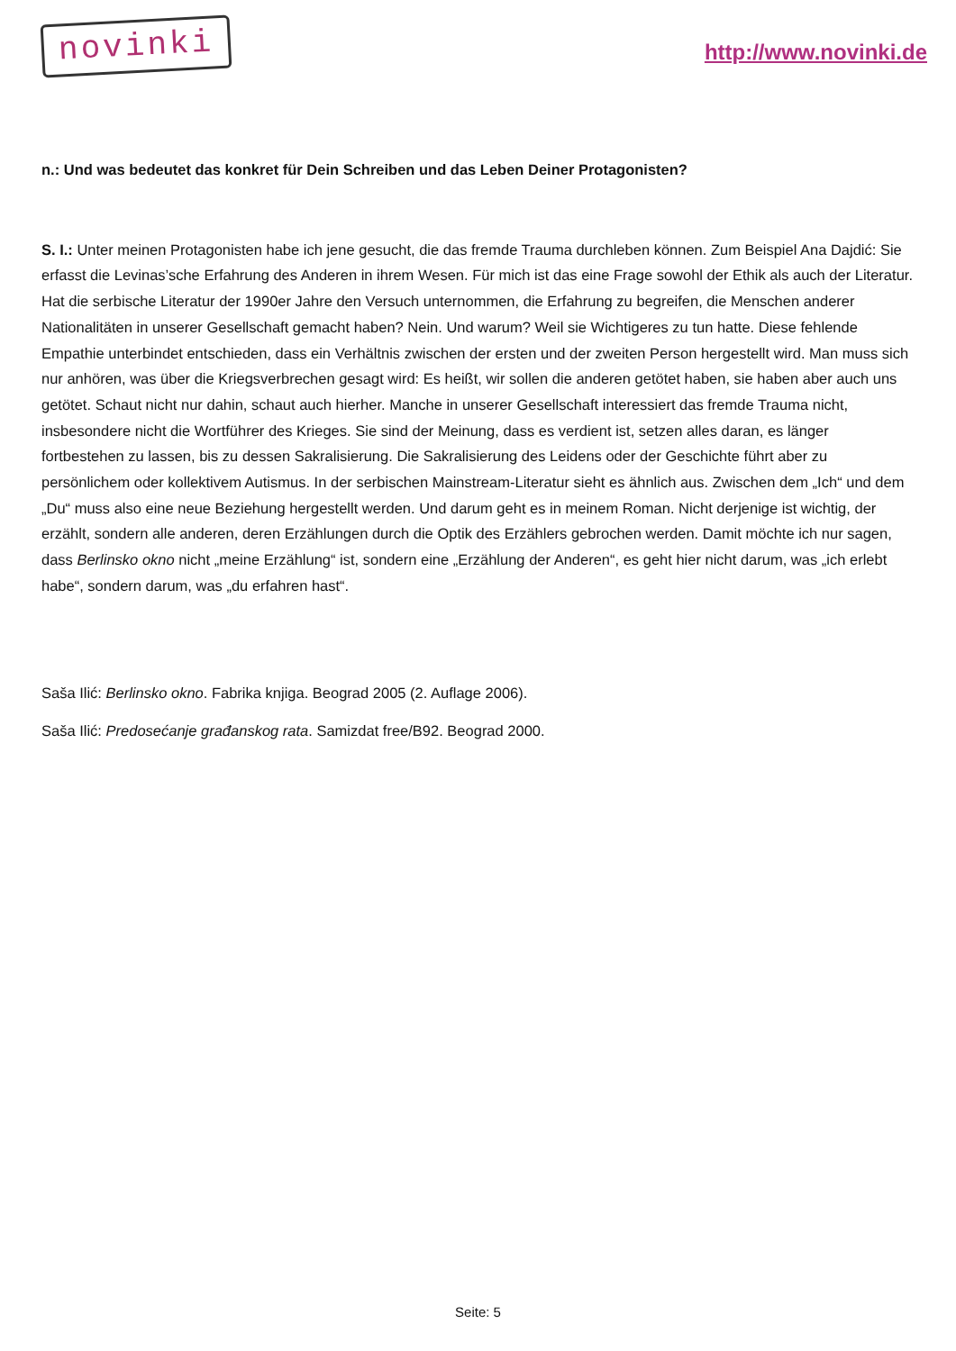novinki
http://www.novinki.de
n.: Und was bedeutet das konkret für Dein Schreiben und das Leben Deiner Protagonisten?
S. I.: Unter meinen Protagonisten habe ich jene gesucht, die das fremde Trauma durchleben können. Zum Beispiel Ana Dajdić: Sie erfasst die Levinas’sche Erfahrung des Anderen in ihrem Wesen. Für mich ist das eine Frage sowohl der Ethik als auch der Literatur. Hat die serbische Literatur der 1990er Jahre den Versuch unternommen, die Erfahrung zu begreifen, die Menschen anderer Nationalitäten in unserer Gesellschaft gemacht haben? Nein. Und warum? Weil sie Wichtigeres zu tun hatte. Diese fehlende Empathie unterbindet entschieden, dass ein Verhältnis zwischen der ersten und der zweiten Person hergestellt wird. Man muss sich nur anhören, was über die Kriegsverbrechen gesagt wird: Es heißt, wir sollen die anderen getötet haben, sie haben aber auch uns getötet. Schaut nicht nur dahin, schaut auch hierher. Manche in unserer Gesellschaft interessiert das fremde Trauma nicht, insbesondere nicht die Wortführer des Krieges. Sie sind der Meinung, dass es verdient ist, setzen alles daran, es länger fortbestehen zu lassen, bis zu dessen Sakralisierung. Die Sakralisierung des Leidens oder der Geschichte führt aber zu persönlichem oder kollektivem Autismus. In der serbischen Mainstream-Literatur sieht es ähnlich aus. Zwischen dem „Ich“ und dem „Du“ muss also eine neue Beziehung hergestellt werden. Und darum geht es in meinem Roman. Nicht derjenige ist wichtig, der erzählt, sondern alle anderen, deren Erzählungen durch die Optik des Erzählers gebrochen werden. Damit möchte ich nur sagen, dass Berlinsko okno nicht „meine Erzählung“ ist, sondern eine „Erzählung der Anderen“, es geht hier nicht darum, was „ich erlebt habe“, sondern darum, was „du erfahren hast“.
Saša Ilić: Berlinsko okno. Fabrika knjiga. Beograd 2005 (2. Auflage 2006).
Saša Ilić: Predosećanje građanskog rata. Samizdat free/B92. Beograd 2000.
Seite: 5